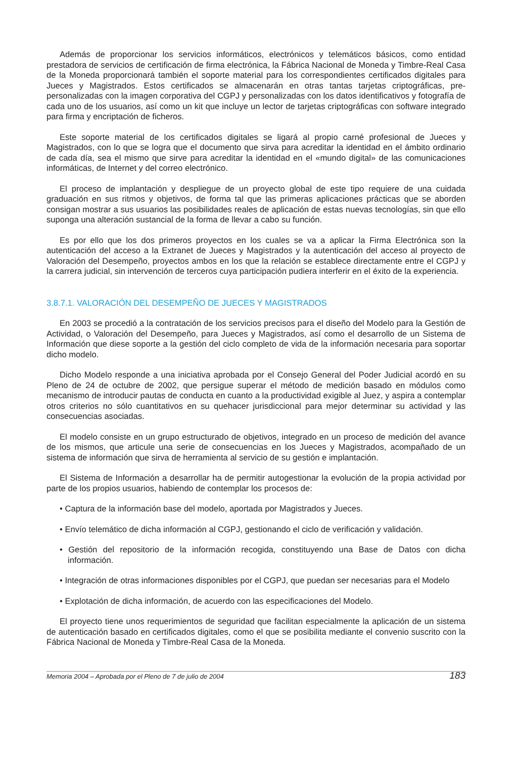Además de proporcionar los servicios informáticos, electrónicos y telemáticos básicos, como entidad prestadora de servicios de certificación de firma electrónica, la Fábrica Nacional de Moneda y Timbre-Real Casa de la Moneda proporcionará también el soporte material para los correspondientes certificados digitales para Jueces y Magistrados. Estos certificados se almacenarán en otras tantas tarjetas criptográficas, pre-personalizadas con la imagen corporativa del CGPJ y personalizadas con los datos identificativos y fotografía de cada uno de los usuarios, así como un kit que incluye un lector de tarjetas criptográficas con software integrado para firma y encriptación de ficheros.
Este soporte material de los certificados digitales se ligará al propio carné profesional de Jueces y Magistrados, con lo que se logra que el documento que sirva para acreditar la identidad en el ámbito ordinario de cada día, sea el mismo que sirve para acreditar la identidad en el «mundo digital» de las comunicaciones informáticas, de Internet y del correo electrónico.
El proceso de implantación y despliegue de un proyecto global de este tipo requiere de una cuidada graduación en sus ritmos y objetivos, de forma tal que las primeras aplicaciones prácticas que se aborden consigan mostrar a sus usuarios las posibilidades reales de aplicación de estas nuevas tecnologías, sin que ello suponga una alteración sustancial de la forma de llevar a cabo su función.
Es por ello que los dos primeros proyectos en los cuales se va a aplicar la Firma Electrónica son la autenticación del acceso a la Extranet de Jueces y Magistrados y la autenticación del acceso al proyecto de Valoración del Desempeño, proyectos ambos en los que la relación se establece directamente entre el CGPJ y la carrera judicial, sin intervención de terceros cuya participación pudiera interferir en el éxito de la experiencia.
3.8.7.1. VALORACIÓN DEL DESEMPEÑO DE JUECES Y MAGISTRADOS
En 2003 se procedió a la contratación de los servicios precisos para el diseño del Modelo para la Gestión de Actividad, o Valoración del Desempeño, para Jueces y Magistrados, así como el desarrollo de un Sistema de Información que diese soporte a la gestión del ciclo completo de vida de la información necesaria para soportar dicho modelo.
Dicho Modelo responde a una iniciativa aprobada por el Consejo General del Poder Judicial acordó en su Pleno de 24 de octubre de 2002, que persigue superar el método de medición basado en módulos como mecanismo de introducir pautas de conducta en cuanto a la productividad exigible al Juez, y aspira a contemplar otros criterios no sólo cuantitativos en su quehacer jurisdiccional para mejor determinar su actividad y las consecuencias asociadas.
El modelo consiste en un grupo estructurado de objetivos, integrado en un proceso de medición del avance de los mismos, que articule una serie de consecuencias en los Jueces y Magistrados, acompañado de un sistema de información que sirva de herramienta al servicio de su gestión e implantación.
El Sistema de Información a desarrollar ha de permitir autogestionar la evolución de la propia actividad por parte de los propios usuarios, habiendo de contemplar los procesos de:
• Captura de la información base del modelo, aportada por Magistrados y Jueces.
• Envío telemático de dicha información al CGPJ, gestionando el ciclo de verificación y validación.
• Gestión del repositorio de la información recogida, constituyendo una Base de Datos con dicha información.
• Integración de otras informaciones disponibles por el CGPJ, que puedan ser necesarias para el Modelo
• Explotación de dicha información, de acuerdo con las especificaciones del Modelo.
El proyecto tiene unos requerimientos de seguridad que facilitan especialmente la aplicación de un sistema de autenticación basado en certificados digitales, como el que se posibilita mediante el convenio suscrito con la Fábrica Nacional de Moneda y Timbre-Real Casa de la Moneda.
Memoria 2004 – Aprobada por el Pleno de 7 de julio de 2004 183